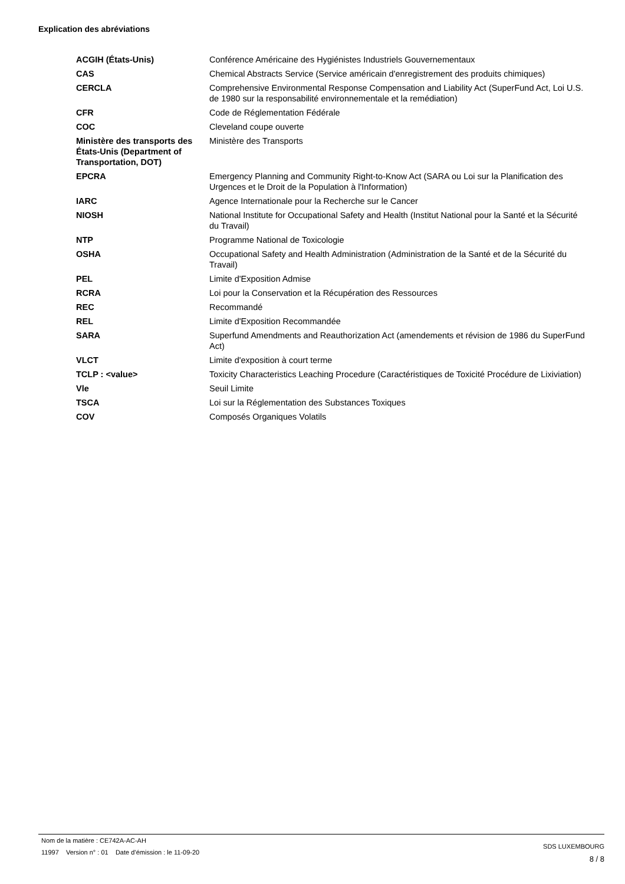Explication des abréviations
| ACGIH (États-Unis) | Conférence Américaine des Hygiénistes Industriels Gouvernementaux |
| CAS | Chemical Abstracts Service (Service américain d'enregistrement des produits chimiques) |
| CERCLA | Comprehensive Environmental Response Compensation and Liability Act (SuperFund Act, Loi U.S. de 1980 sur la responsabilité environnementale et la remédiation) |
| CFR | Code de Réglementation Fédérale |
| COC | Cleveland coupe ouverte |
| Ministère des transports des États-Unis (Department of Transportation, DOT) | Ministère des Transports |
| EPCRA | Emergency Planning and Community Right-to-Know Act (SARA ou Loi sur la Planification des Urgences et le Droit de la Population à l'Information) |
| IARC | Agence Internationale pour la Recherche sur le Cancer |
| NIOSH | National Institute for Occupational Safety and Health (Institut National pour la Santé et la Sécurité du Travail) |
| NTP | Programme National de Toxicologie |
| OSHA | Occupational Safety and Health Administration (Administration de la Santé et de la Sécurité du Travail) |
| PEL | Limite d'Exposition Admise |
| RCRA | Loi pour la Conservation et la Récupération des Ressources |
| REC | Recommandé |
| REL | Limite d'Exposition Recommandée |
| SARA | Superfund Amendments and Reauthorization Act (amendements et révision de 1986 du SuperFund Act) |
| VLCT | Limite d'exposition à court terme |
| TCLP : <value> | Toxicity Characteristics Leaching Procedure (Caractéristiques de Toxicité Procédure de Lixiviation) |
| Vle | Seuil Limite |
| TSCA | Loi sur la Réglementation des Substances Toxiques |
| COV | Composés Organiques Volatils |
Nom de la matière : CE742A-AC-AH
11997 Version n° : 01 Date d’émission : le 11-09-20
SDS LUXEMBOURG
8 / 8